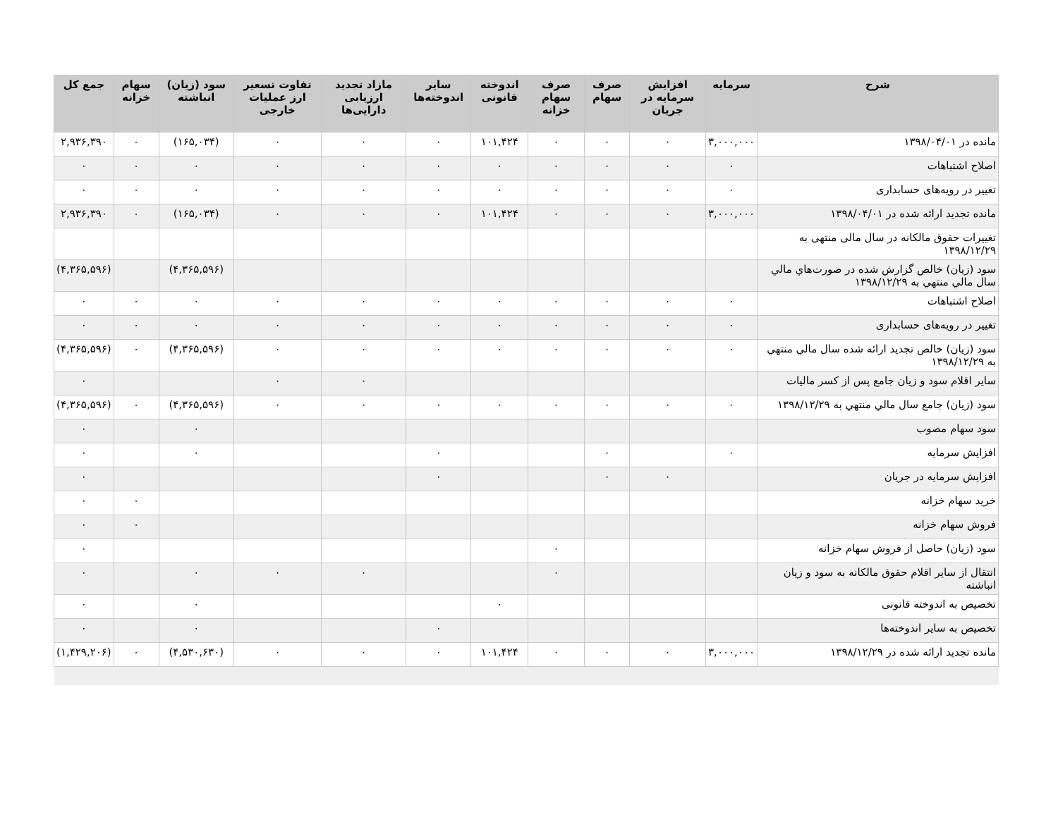| شرح | سرمایه | افزایش سرمایه در جریان | صرف سهام | صرف سهام خزانه | اندوخته قانونی | سایر اندوخته‌ها | مازاد تجدید ارزیابی دارایی‌ها | تفاوت تسعیر ارز عملیات خارجی | سود (زیان) انباشته | سهام خزانه | جمع کل |
| --- | --- | --- | --- | --- | --- | --- | --- | --- | --- | --- | --- |
| مانده در ۱۳۹۸/۰۴/۰۱ | ۳,۰۰۰,۰۰۰ | ۰ | ۰ | ۰ | ۱۰۱,۴۲۴ | ۰ | ۰ | ۰ | (۱۶۵,۰۳۴) | ۰ | ۲,۹۳۶,۳۹۰ |
| اصلاح اشتباهات | ۰ | ۰ | ۰ | ۰ | ۰ | ۰ | ۰ | ۰ | ۰ | ۰ | ۰ |
| تغییر در رویه‌های حسابداری | ۰ | ۰ | ۰ | ۰ | ۰ | ۰ | ۰ | ۰ | ۰ | ۰ | ۰ |
| مانده تجدید ارائه شده در ۱۳۹۸/۰۴/۰۱ | ۳,۰۰۰,۰۰۰ | ۰ | ۰ | ۰ | ۱۰۱,۴۲۴ | ۰ | ۰ | ۰ | (۱۶۵,۰۳۴) | ۰ | ۲,۹۳۶,۳۹۰ |
| تغییرات حقوق مالکانه در سال مالی منتهی به ۱۳۹۸/۱۲/۲۹ | | | | | | | | | | | |
| سود (زیان) خالص گزارش شده در صورت‌هاي مالي سال مالي منتهي به ۱۳۹۸/۱۲/۲۹ | | | | | | | | | (۴,۳۶۵,۵۹۶) | | (۴,۳۶۵,۵۹۶) |
| اصلاح اشتباهات | ۰ | ۰ | ۰ | ۰ | ۰ | ۰ | ۰ | ۰ | ۰ | ۰ | ۰ |
| تغییر در رویه‌های حسابداری | ۰ | ۰ | ۰ | ۰ | ۰ | ۰ | ۰ | ۰ | ۰ | ۰ | ۰ |
| سود (زیان) خالص تجدید ارائه شده سال مالي منتهي به ۱۳۹۸/۱۲/۲۹ | ۰ | ۰ | ۰ | ۰ | ۰ | ۰ | ۰ | ۰ | (۴,۳۶۵,۵۹۶) | ۰ | (۴,۳۶۵,۵۹۶) |
| سایر اقلام سود و زیان جامع پس از کسر مالیات | | | | | | | ۰ | ۰ | | | ۰ |
| سود (زیان) جامع سال مالي منتهي به ۱۳۹۸/۱۲/۲۹ | ۰ | ۰ | ۰ | ۰ | ۰ | ۰ | ۰ | ۰ | (۴,۳۶۵,۵۹۶) | ۰ | (۴,۳۶۵,۵۹۶) |
| سود سهام مصوب | | | | | | | | | ۰ | | ۰ |
| افزایش سرمایه | ۰ | | ۰ | | | ۰ | | | ۰ | | ۰ |
| افزایش سرمایه در جریان | | ۰ | ۰ | | | ۰ | | | | | ۰ |
| خرید سهام خزانه | | | | | | | | | | ۰ | ۰ |
| فروش سهام خزانه | | | | | | | | | | ۰ | ۰ |
| سود (زیان) حاصل از فروش سهام خزانه | | | | ۰ | | | | | | | ۰ |
| انتقال از سایر اقلام حقوق مالکانه به سود و زیان انباشته | | | | ۰ | | | ۰ | ۰ | ۰ | | ۰ |
| تخصیص به اندوخته قانونی | | | | | ۰ | | | | ۰ | | ۰ |
| تخصیص به سایر اندوخته‌ها | | | | | | ۰ | | | ۰ | | ۰ |
| مانده تجدید ارائه شده در ۱۳۹۸/۱۲/۲۹ | ۳,۰۰۰,۰۰۰ | ۰ | ۰ | ۰ | ۱۰۱,۴۲۴ | ۰ | ۰ | ۰ | (۴,۵۳۰,۶۳۰) | ۰ | (۱,۴۲۹,۲۰۶) |